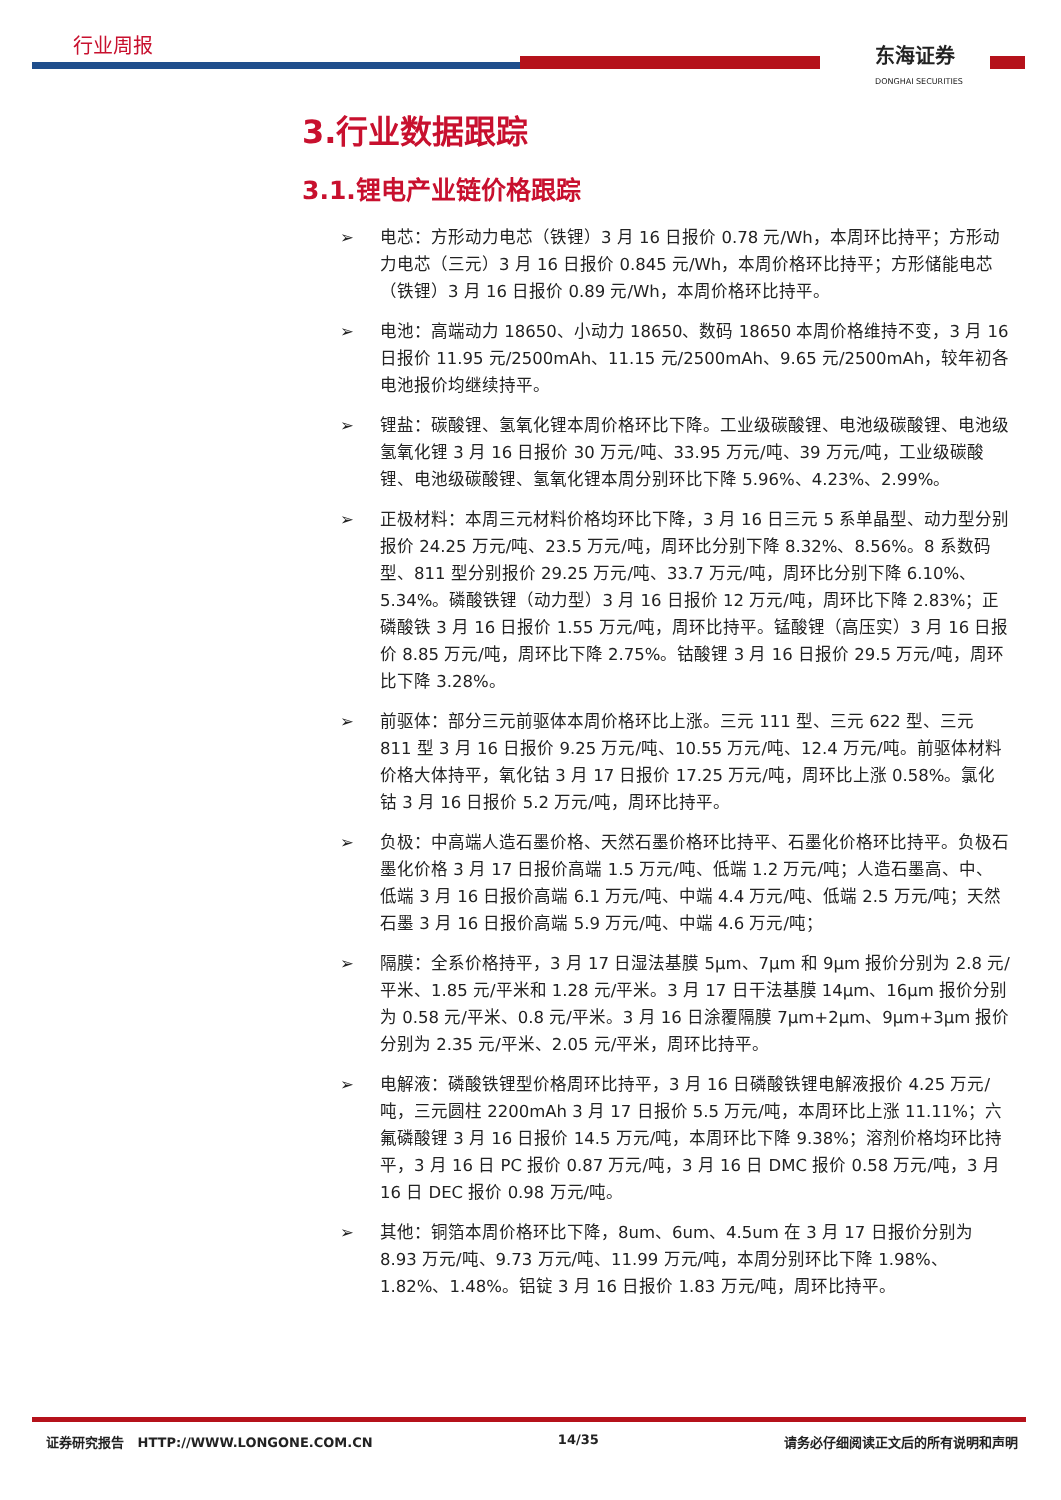行业周报
东海证券
DONGHAI SECURITIES
3.行业数据跟踪
3.1.锂电产业链价格跟踪
➢ 电芯：方形动力电芯（铁锂）3 月 16 日报价 0.78 元/Wh，本周环比持平；方形动力电芯（三元）3 月 16 日报价 0.845 元/Wh，本周价格环比持平；方形储能电芯（铁锂）3 月 16 日报价 0.89 元/Wh，本周价格环比持平。
➢ 电池：高端动力 18650、小动力 18650、数码 18650 本周价格维持不变，3 月 16 日报价 11.95 元/2500mAh、11.15 元/2500mAh、9.65 元/2500mAh，较年初各电池报价均继续持平。
➢ 锂盐：碳酸锂、氢氧化锂本周价格环比下降。工业级碳酸锂、电池级碳酸锂、电池级氢氧化锂 3 月 16 日报价 30 万元/吨、33.95 万元/吨、39 万元/吨，工业级碳酸锂、电池级碳酸锂、氢氧化锂本周分别环比下降 5.96%、4.23%、2.99%。
➢ 正极材料：本周三元材料价格均环比下降，3 月 16 日三元 5 系单晶型、动力型分别报价 24.25 万元/吨、23.5 万元/吨，周环比分别下降 8.32%、8.56%。8 系数码型、811 型分别报价 29.25 万元/吨、33.7 万元/吨，周环比分别下降 6.10%、5.34%。磷酸铁锂（动力型）3 月 16 日报价 12 万元/吨，周环比下降 2.83%；正磷酸铁 3 月 16 日报价 1.55 万元/吨，周环比持平。锰酸锂（高压实）3 月 16 日报价 8.85 万元/吨，周环比下降 2.75%。钴酸锂 3 月 16 日报价 29.5 万元/吨，周环比下降 3.28%。
➢ 前驱体：部分三元前驱体本周价格环比上涨。三元 111 型、三元 622 型、三元 811 型 3 月 16 日报价 9.25 万元/吨、10.55 万元/吨、12.4 万元/吨。前驱体材料价格大体持平，氧化钴 3 月 17 日报价 17.25 万元/吨，周环比上涨 0.58%。氯化钴 3 月 16 日报价 5.2 万元/吨，周环比持平。
➢ 负极：中高端人造石墨价格、天然石墨价格环比持平、石墨化价格环比持平。负极石墨化价格 3 月 17 日报价高端 1.5 万元/吨、低端 1.2 万元/吨；人造石墨高、中、低端 3 月 16 日报价高端 6.1 万元/吨、中端 4.4 万元/吨、低端 2.5 万元/吨；天然石墨 3 月 16 日报价高端 5.9 万元/吨、中端 4.6 万元/吨；
➢ 隔膜：全系价格持平，3 月 17 日湿法基膜 5μm、7μm 和 9μm 报价分别为 2.8 元/平米、1.85 元/平米和 1.28 元/平米。3 月 17 日干法基膜 14μm、16μm 报价分别为 0.58 元/平米、0.8 元/平米。3 月 16 日涂覆隔膜 7μm+2μm、9μm+3μm 报价分别为 2.35 元/平米、2.05 元/平米，周环比持平。
➢ 电解液：磷酸铁锂型价格周环比持平，3 月 16 日磷酸铁锂电解液报价 4.25 万元/吨，三元圆柱 2200mAh 3 月 17 日报价 5.5 万元/吨，本周环比上涨 11.11%；六氟磷酸锂 3 月 16 日报价 14.5 万元/吨，本周环比下降 9.38%；溶剂价格均环比持平，3 月 16 日 PC 报价 0.87 万元/吨，3 月 16 日 DMC 报价 0.58 万元/吨，3 月 16 日 DEC 报价 0.98 万元/吨。
➢ 其他：铜箔本周价格环比下降，8um、6um、4.5um 在 3 月 17 日报价分别为 8.93 万元/吨、9.73 万元/吨、11.99 万元/吨，本周分别环比下降 1.98%、1.82%、1.48%。铝锭 3 月 16 日报价 1.83 万元/吨，周环比持平。
证券研究报告 HTTP://WWW.LONGONE.COM.CN 14/35 请务必仔细阅读正文后的所有说明和声明